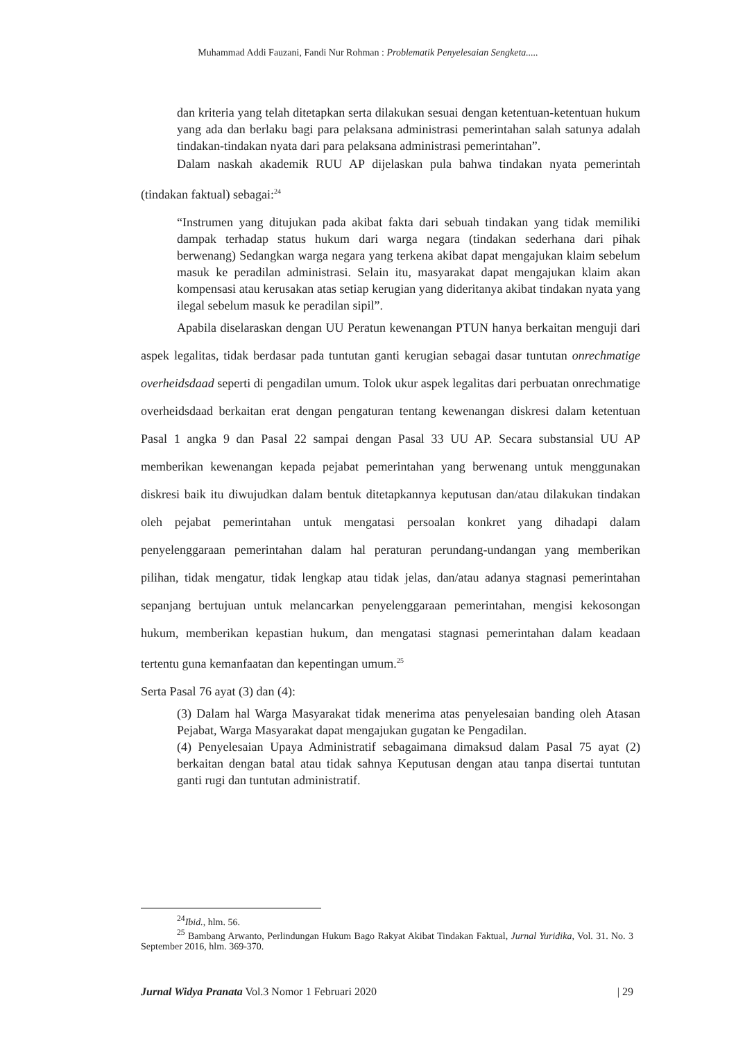Muhammad Addi Fauzani, Fandi Nur Rohman : Problematik Penyelesaian Sengketa.....
dan kriteria yang telah ditetapkan serta dilakukan sesuai dengan ketentuan-ketentuan hukum yang ada dan berlaku bagi para pelaksana administrasi pemerintahan salah satunya adalah tindakan-tindakan nyata dari para pelaksana administrasi pemerintahan”.
Dalam naskah akademik RUU AP dijelaskan pula bahwa tindakan nyata pemerintah (tindakan faktual) sebagai:<sup>24</sup>
“Instrumen yang ditujukan pada akibat fakta dari sebuah tindakan yang tidak memiliki dampak terhadap status hukum dari warga negara (tindakan sederhana dari pihak berwenang) Sedangkan warga negara yang terkena akibat dapat mengajukan klaim sebelum masuk ke peradilan administrasi. Selain itu, masyarakat dapat mengajukan klaim akan kompensasi atau kerusakan atas setiap kerugian yang dideritanya akibat tindakan nyata yang ilegal sebelum masuk ke peradilan sipil”.
Apabila diselaraskan dengan UU Peratun kewenangan PTUN hanya berkaitan menguji dari aspek legalitas, tidak berdasar pada tuntutan ganti kerugian sebagai dasar tuntutan onrechmatige overheidsdaad seperti di pengadilan umum. Tolok ukur aspek legalitas dari perbuatan onrechmatige overheidsdaad berkaitan erat dengan pengaturan tentang kewenangan diskresi dalam ketentuan Pasal 1 angka 9 dan Pasal 22 sampai dengan Pasal 33 UU AP. Secara substansial UU AP memberikan kewenangan kepada pejabat pemerintahan yang berwenang untuk menggunakan diskresi baik itu diwujudkan dalam bentuk ditetapkannya keputusan dan/atau dilakukan tindakan oleh pejabat pemerintahan untuk mengatasi persoalan konkret yang dihadapi dalam penyelenggaraan pemerintahan dalam hal peraturan perundang-undangan yang memberikan pilihan, tidak mengatur, tidak lengkap atau tidak jelas, dan/atau adanya stagnasi pemerintahan sepanjang bertujuan untuk melancarkan penyelenggaraan pemerintahan, mengisi kekosongan hukum, memberikan kepastian hukum, dan mengatasi stagnasi pemerintahan dalam keadaan tertentu guna kemanfaatan dan kepentingan umum.<sup>25</sup>
Serta Pasal 76 ayat (3) dan (4):
(3) Dalam hal Warga Masyarakat tidak menerima atas penyelesaian banding oleh Atasan Pejabat, Warga Masyarakat dapat mengajukan gugatan ke Pengadilan.
(4) Penyelesaian Upaya Administratif sebagaimana dimaksud dalam Pasal 75 ayat (2) berkaitan dengan batal atau tidak sahnya Keputusan dengan atau tanpa disertai tuntutan ganti rugi dan tuntutan administratif.
<sup>24</sup> Ibid., hlm. 56.
<sup>25</sup> Bambang Arwanto, Perlindungan Hukum Bago Rakyat Akibat Tindakan Faktual, Jurnal Yuridika, Vol. 31. No. 3 September 2016, hlm. 369-370.
Jurnal Widya Pranata Vol.3 Nomor 1 Februari 2020 | 29